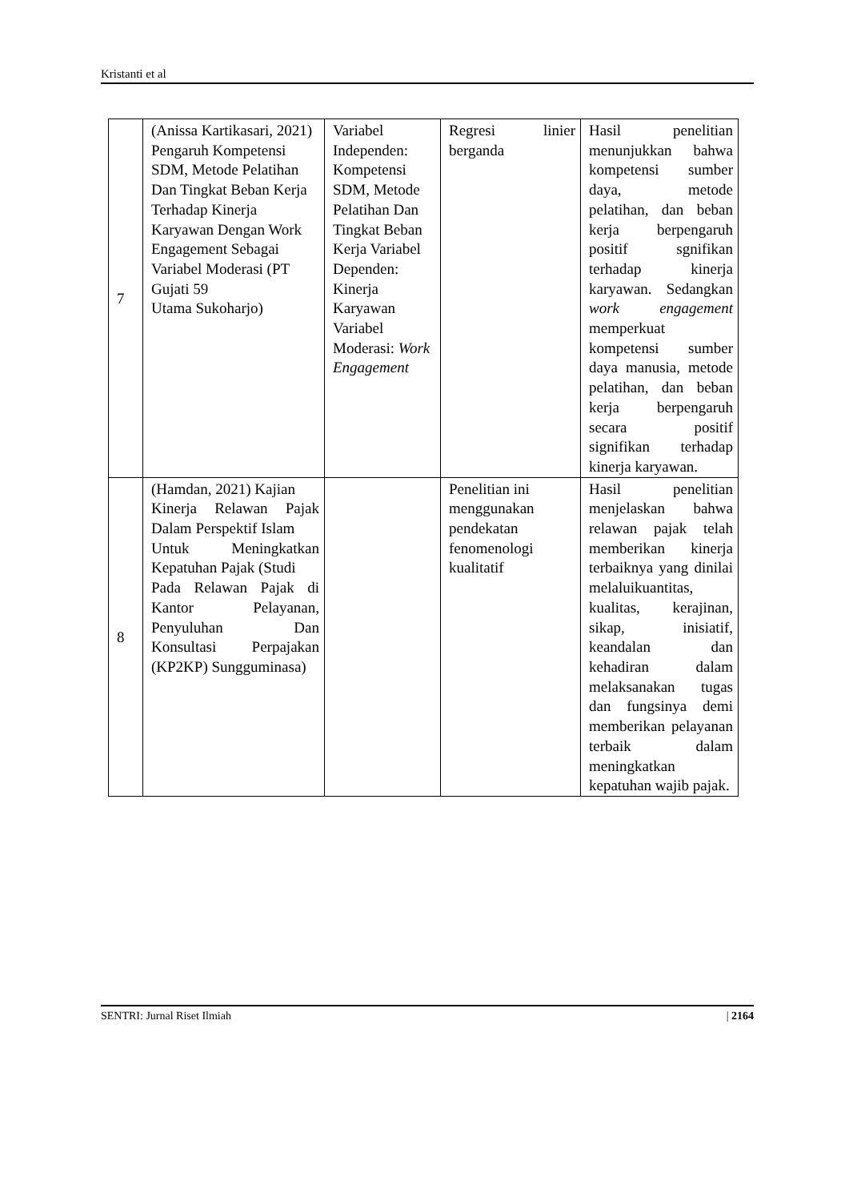Kristanti et al
| 7 | (Anissa Kartikasari, 2021) Pengaruh Kompetensi SDM, Metode Pelatihan Dan Tingkat Beban Kerja Terhadap Kinerja Karyawan Dengan Work Engagement Sebagai Variabel Moderasi (PT Gujati 59 Utama Sukoharjo) | Variabel Independen: Kompetensi SDM, Metode Pelatihan Dan Tingkat Beban Kerja Variabel Dependen: Kinerja Karyawan Variabel Moderasi: Work Engagement | Regresi linier berganda | Hasil penelitian menunjukkan bahwa kompetensi sumber daya, metode pelatihan, dan beban kerja berpengaruh positif sgnifikan terhadap kinerja karyawan. Sedangkan work engagement memperkuat kompetensi sumber daya manusia, metode pelatihan, dan beban kerja berpengaruh secara positif signifikan terhadap kinerja karyawan. |
| 8 | (Hamdan, 2021) Kajian Kinerja Relawan Pajak Dalam Perspektif Islam Untuk Meningkatkan Kepatuhan Pajak (Studi Pada Relawan Pajak di Kantor Pelayanan, Penyuluhan Dan Konsultasi Perpajakan (KP2KP) Sungguminasa) | | Penelitian ini menggunakan pendekatan fenomenologi kualitatif | Hasil penelitian menjelaskan bahwa relawan pajak telah memberikan kinerja terbaiknya yang dinilai melaluikuantitas, kualitas, kerajinan, sikap, inisiatif, keandalan dan kehadiran dalam melaksanakan tugas dan fungsinya demi memberikan pelayanan terbaik dalam meningkatkan kepatuhan wajib pajak. |
SENTRI: Jurnal Riset Ilmiah | 2164